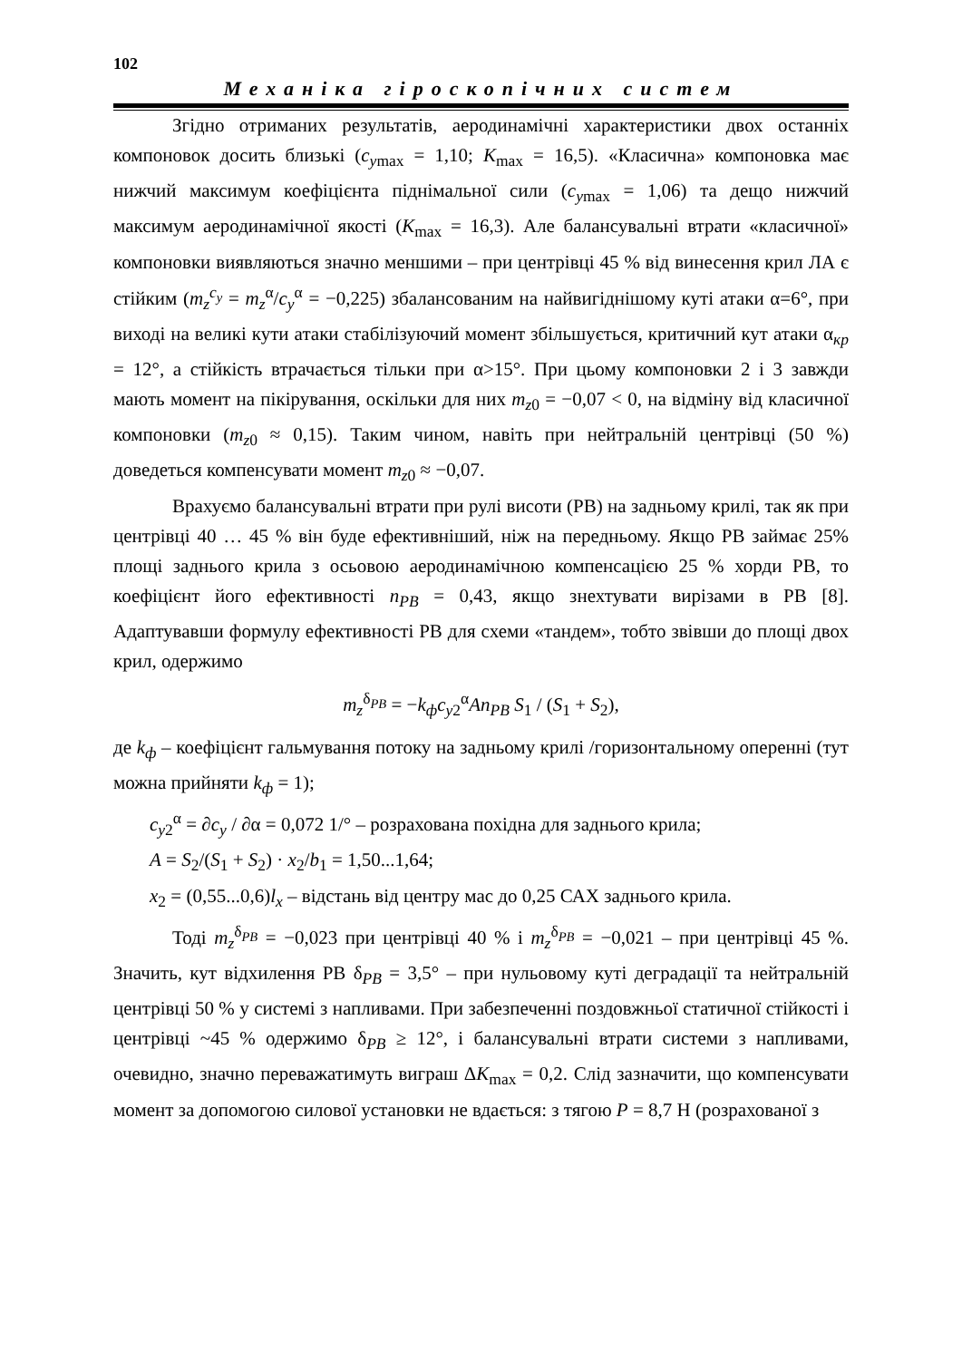102
Механіка гіроскопічних систем
Згідно отриманих результатів, аеродинамічні характеристики двох останніх компоновок досить близькі (c<sub>ymax</sub> = 1,10; K<sub>max</sub> = 16,5). «Класична» компоновка має нижчий максимум коефіцієнта піднімальної сили (c<sub>ymax</sub> = 1,06) та дещо нижчий максимум аеродинамічної якості (K<sub>max</sub> = 16,3). Але балансувальні втрати «класичної» компоновки виявляються значно меншими – при центрівці 45 % від винесення крил ЛА є стійким (m<sub>z</sub><sup>c<sub>y</sub></sup> = m<sub>z</sub><sup>α</sup>/c<sub>y</sub><sup>α</sup> = −0,225) збалансованим на найвигіднішому куті атаки α=6°, при виході на великі кути атаки стабілізуючий момент збільшується, критичний кут атаки α<sub>кр</sub> = 12°, а стійкість втрачається тільки при α>15°. При цьому компоновки 2 і 3 завжди мають момент на пікірування, оскільки для них m<sub>z0</sub> = −0,07 < 0, на відміну від класичної компоновки (m<sub>z0</sub> ≈ 0,15). Таким чином, навіть при нейтральній центрівці (50 %) доведеться компенсувати момент m<sub>z0</sub> ≈ −0,07.
Врахуємо балансувальні втрати при рулі висоти (РВ) на задньому крилі, так як при центрівці 40 … 45 % він буде ефективніший, ніж на передньому. Якщо РВ займає 25% площі заднього крила з осьовою аеродинамічною компенсацією 25 % хорди РВ, то коефіцієнт його ефективності n<sub>РВ</sub> = 0,43, якщо знехтувати вирізами в РВ [8]. Адаптувавши формулу ефективності РВ для схеми «тандем», тобто звівши до площі двох крил, одержимо
m<sub>z</sub><sup>δ<sub>РВ</sub></sup> = −k<sub>ф</sub>c<sub>y2</sub><sup>α</sup>An<sub>РВ</sub> S<sub>1</sub> / (S<sub>1</sub> + S<sub>2</sub>),
де k<sub>ф</sub> – коефіцієнт гальмування потоку на задньому крилі /горизонтальному опереннi (тут можна прийняти k<sub>ф</sub> = 1);
c<sub>y2</sub><sup>α</sup> = ∂c<sub>y</sub> / ∂α = 0,072 1/° – розрахована похідна для заднього крила;
A = S<sub>2</sub>/(S<sub>1</sub> + S<sub>2</sub>) · x<sub>2</sub>/b<sub>1</sub> = 1,50...1,64;
x<sub>2</sub> = (0,55...0,6)l<sub>x</sub> – відстань від центру мас до 0,25 САХ заднього крила.
Тоді m<sub>z</sub><sup>δ<sub>РВ</sub></sup> = −0,023 при центрівці 40 % і m<sub>z</sub><sup>δ<sub>РВ</sub></sup> = −0,021 – при центрівці 45 %. Значить, кут відхилення РВ δ<sub>РВ</sub> = 3,5° – при нульовому куті деградації та нейтральній центрівці 50 % у системі з напливами. При забезпеченні поздовжньої статичної стійкості і центрівці ~45 % одержимо δ<sub>РВ</sub> ≥ 12°, і балансувальні втрати системи з напливами, очевидно, значно переважатимуть виграш ΔK<sub>max</sub> = 0,2. Слід зазначити, що компенсувати момент за допомогою силової установки не вдається: з тягою P = 8,7 Н (розрахованої з